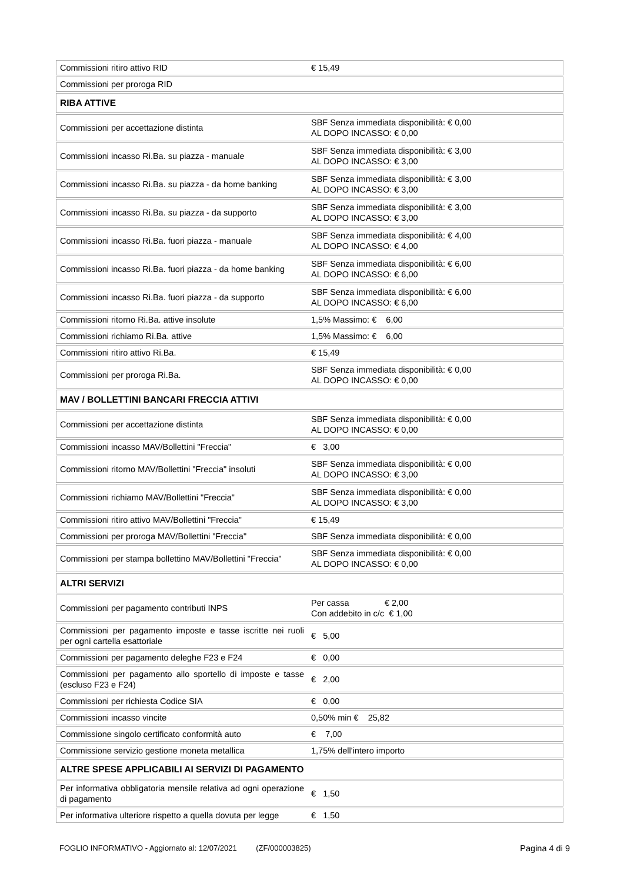| Commissioni ritiro attivo RID | € 15,49 |
| Commissioni per proroga RID | |
| RIBA ATTIVE | |
| Commissioni per accettazione distinta | SBF Senza immediata disponibilità: € 0,00 AL DOPO INCASSO: € 0,00 |
| Commissioni incasso Ri.Ba. su piazza - manuale | SBF Senza immediata disponibilità: € 3,00 AL DOPO INCASSO: € 3,00 |
| Commissioni incasso Ri.Ba. su piazza - da home banking | SBF Senza immediata disponibilità: € 3,00 AL DOPO INCASSO: € 3,00 |
| Commissioni incasso Ri.Ba. su piazza - da supporto | SBF Senza immediata disponibilità: € 3,00 AL DOPO INCASSO: € 3,00 |
| Commissioni incasso Ri.Ba. fuori piazza - manuale | SBF Senza immediata disponibilità: € 4,00 AL DOPO INCASSO: € 4,00 |
| Commissioni incasso Ri.Ba. fuori piazza - da home banking | SBF Senza immediata disponibilità: € 6,00 AL DOPO INCASSO: € 6,00 |
| Commissioni incasso Ri.Ba. fuori piazza - da supporto | SBF Senza immediata disponibilità: € 6,00 AL DOPO INCASSO: € 6,00 |
| Commissioni ritorno Ri.Ba. attive insolute | 1,5% Massimo: € 6,00 |
| Commissioni richiamo Ri.Ba. attive | 1,5% Massimo: € 6,00 |
| Commissioni ritiro attivo Ri.Ba. | € 15,49 |
| Commissioni per proroga Ri.Ba. | SBF Senza immediata disponibilità: € 0,00 AL DOPO INCASSO: € 0,00 |
| MAV / BOLLETTINI BANCARI FRECCIA ATTIVI | |
| Commissioni per accettazione distinta | SBF Senza immediata disponibilità: € 0,00 AL DOPO INCASSO: € 0,00 |
| Commissioni incasso MAV/Bollettini "Freccia" | € 3,00 |
| Commissioni ritorno MAV/Bollettini "Freccia" insoluti | SBF Senza immediata disponibilità: € 0,00 AL DOPO INCASSO: € 3,00 |
| Commissioni richiamo MAV/Bollettini "Freccia" | SBF Senza immediata disponibilità: € 0,00 AL DOPO INCASSO: € 3,00 |
| Commissioni ritiro attivo MAV/Bollettini "Freccia" | € 15,49 |
| Commissioni per proroga MAV/Bollettini "Freccia" | SBF Senza immediata disponibilità: € 0,00 |
| Commissioni per stampa bollettino MAV/Bollettini "Freccia" | SBF Senza immediata disponibilità: € 0,00 AL DOPO INCASSO: € 0,00 |
| ALTRI SERVIZI | |
| Commissioni per pagamento contributi INPS | Per cassa € 2,00 Con addebito in c/c € 1,00 |
| Commissioni per pagamento imposte e tasse iscritte nei ruoli per ogni cartella esattoriale | € 5,00 |
| Commissioni per pagamento deleghe F23 e F24 | € 0,00 |
| Commissioni per pagamento allo sportello di imposte e tasse (escluso F23 e F24) | € 2,00 |
| Commissioni per richiesta Codice SIA | € 0,00 |
| Commissioni incasso vincite | 0,50% min € 25,82 |
| Commissione singolo certificato conformità auto | € 7,00 |
| Commissione servizio gestione moneta metallica | 1,75% dell'intero importo |
| ALTRE SPESE APPLICABILI AI SERVIZI DI PAGAMENTO | |
| Per informativa obbligatoria mensile relativa ad ogni operazione di pagamento | € 1,50 |
| Per informativa ulteriore rispetto a quella dovuta per legge | € 1,50 |
FOGLIO INFORMATIVO - Aggiornato al: 12/07/2021 (ZF/000003825) Pagina 4 di 9